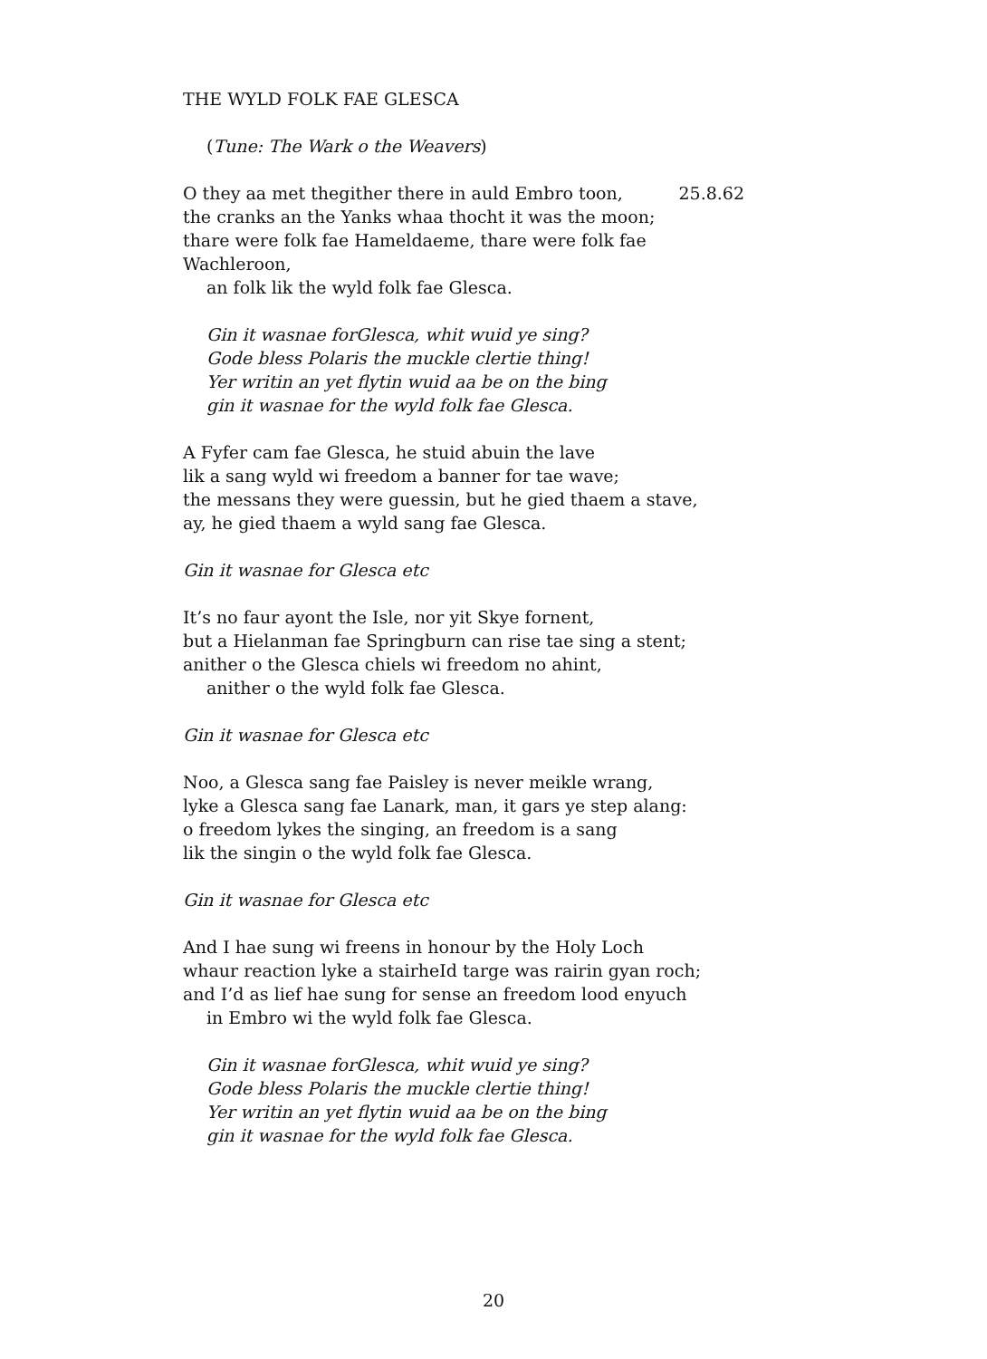THE WYLD FOLK FAE GLESCA
(Tune: The Wark o the Weavers)
O they aa met thegither there in auld Embro toon, 25.8.62
the cranks an the Yanks whaa thocht it was the moon;
thare were folk fae Hameldaeme, thare were folk fae Wachleroon,
an folk lik the wyld folk fae Glesca.
Gin it wasnae forGlesca, whit wuid ye sing?
Gode bless Polaris the muckle clertie thing!
Yer writin an yet flytin wuid aa be on the bing
gin it wasnae for the wyld folk fae Glesca.
A Fyfer cam fae Glesca, he stuid abuin the lave
lik a sang wyld wi freedom a banner for tae wave;
the messans they were guessin, but he gied thaem a stave,
ay, he gied thaem a wyld sang fae Glesca.
Gin it wasnae for Glesca etc
It’s no faur ayont the Isle, nor yit Skye fornent,
but a Hielanman fae Springburn can rise tae sing a stent;
anither o the Glesca chiels wi freedom no ahint,
anither o the wyld folk fae Glesca.
Gin it wasnae for Glesca etc
Noo, a Glesca sang fae Paisley is never meikle wrang,
lyke a Glesca sang fae Lanark, man, it gars ye step alang:
o freedom lykes the singing, an freedom is a sang
lik the singin o the wyld folk fae Glesca.
Gin it wasnae for Glesca etc
And I hae sung wi freens in honour by the Holy Loch
whaur reaction lyke a stairheId targe was rairin gyan roch;
and I’d as lief hae sung for sense an freedom lood enyuch
in Embro wi the wyld folk fae Glesca.
Gin it wasnae forGlesca, whit wuid ye sing?
Gode bless Polaris the muckle clertie thing!
Yer writin an yet flytin wuid aa be on the bing
gin it wasnae for the wyld folk fae Glesca.
20